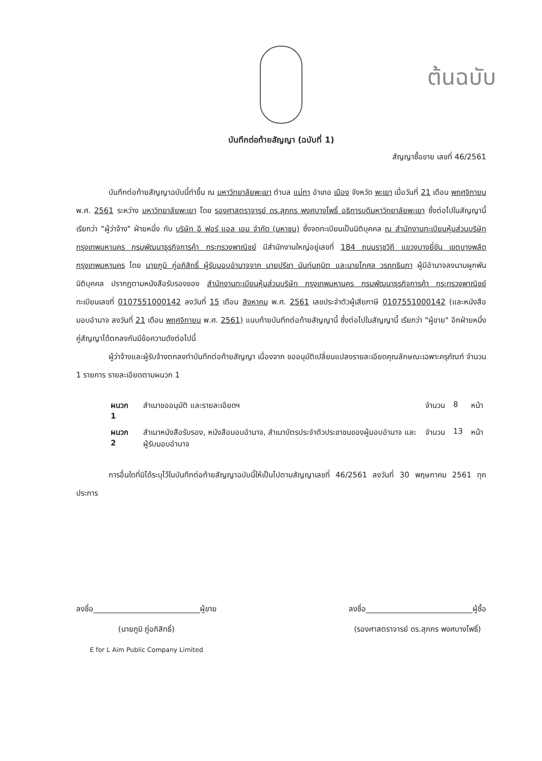ต้นฉบับ
บันทึกต่อท้ายสัญญา (ฉบับที่ 1)
สัญญาซื้อขาย เลขที่ 46/2561
บันทึกต่อท้ายสัญญาฉบับนี้ทำขึ้น ณ มหาวิทยาลัยพะเยา ตำบล แม่กา อำเภอ เมือง จังหวัด พะเยา เมื่อวันที่ 21 เดือน พฤศจิกายน พ.ศ. 2561 ระหว่าง มหาวิทยาลัยพะเยา โดย รองศาสตราจารย์ ดร.สุภกร พงศบางโพธิ์ อธิการบดีมหาวิทยาลัยพะเยา ซึ่งต่อไปในสัญญานี้เรียกว่า "ผู้ว่าจ้าง" ฝ่ายหนึ่ง กับ บริษัท อี ฟอร์ แอล เอม จำกัด (มหาชน) ซึ่งจดทะเบียนเป็นนิติบุคคล ณ สำนักงานทะเบียนหุ้นส่วนบริษัท กรุงเทพมหานคร กรมพัฒนาธุรกิจการค้า กระทรวงพาณิชย์ มีสำนักงานใหญ่อยู่เลขที่ 184 ถนนราชวิถี แขวงบางยี่ขัน เขตบางพลัด กรุงเทพมหานคร โดย นายภูมิ ภู่อภิสิทธิ์ ผู้รับมอบอำนาจจาก นายปรีชา นันท์นฤมิต และนายโกศล วรฤทธินภา ผู้มีอำนาจลงนามผูกพันนิติบุคคล ปรากฏตามหนังสือรับรองของ สำนักงานทะเบียนหุ้นส่วนบริษัท กรุงเทพมหานคร กรมพัฒนาธุรกิจการค้า กระทรวงพาณิชย์ ทะเบียนเลขที่ 0107551000142 ลงวันที่ 15 เดือน สิงหาคม พ.ศ. 2561 เลขประจำตัวผู้เสียภาษี 0107551000142 (และหนังสือมอบอำนาจ ลงวันที่ 21 เดือน พฤศจิกายน พ.ศ. 2561) แนบท้ายบันทึกต่อท้ายสัญญานี้ ซึ่งต่อไปในสัญญานี้ เรียกว่า "ผู้ขาย" อีกฝ่ายหนึ่ง คู่สัญญาได้ตกลงกันมีข้อความดังต่อไปนี้
ผู้ว่าจ้างและผู้รับจ้างตกลงทำบันทึกต่อท้ายสัญญา เนื่องจาก ขออนุมัติเปลี่ยนแปลงรายละเอียดคุณลักษณะเฉพาะครุภัณฑ์ จำนวน 1 รายการ รายละเอียดตามผนวก 1
| ผนวก 1 | สำเนาขออนุมัติ และรายละเอียดฯ | จำนวน | 8 | หน้า |
| ผนวก 2 | สำเนาหนังสือรับรอง, หนังสือมอบอำนาจ, สำเนาบัตรประจำตัวประชาชนของผู้มอบอำนาจ และผู้รับมอบอำนาจ | จำนวน | 13 | หน้า |
การอื่นใดที่มิได้ระบุไว้ในบันทึกต่อท้ายสัญญาฉบับนี้ให้เป็นไปตามสัญญาเลขที่ 46/2561 ลงวันที่ 30 พฤษภาคม 2561 ทุกประการ
ลงชื่อ____________________________ผู้ขาย
(นายภูมิ ภู่อภิสิทธิ์)
E for L Aim Public Company Limited
ลงชื่อ____________________________ผู้ซื้อ
(รองศาสตราจารย์ ดร.สุภกร พงศบางโพธิ์)